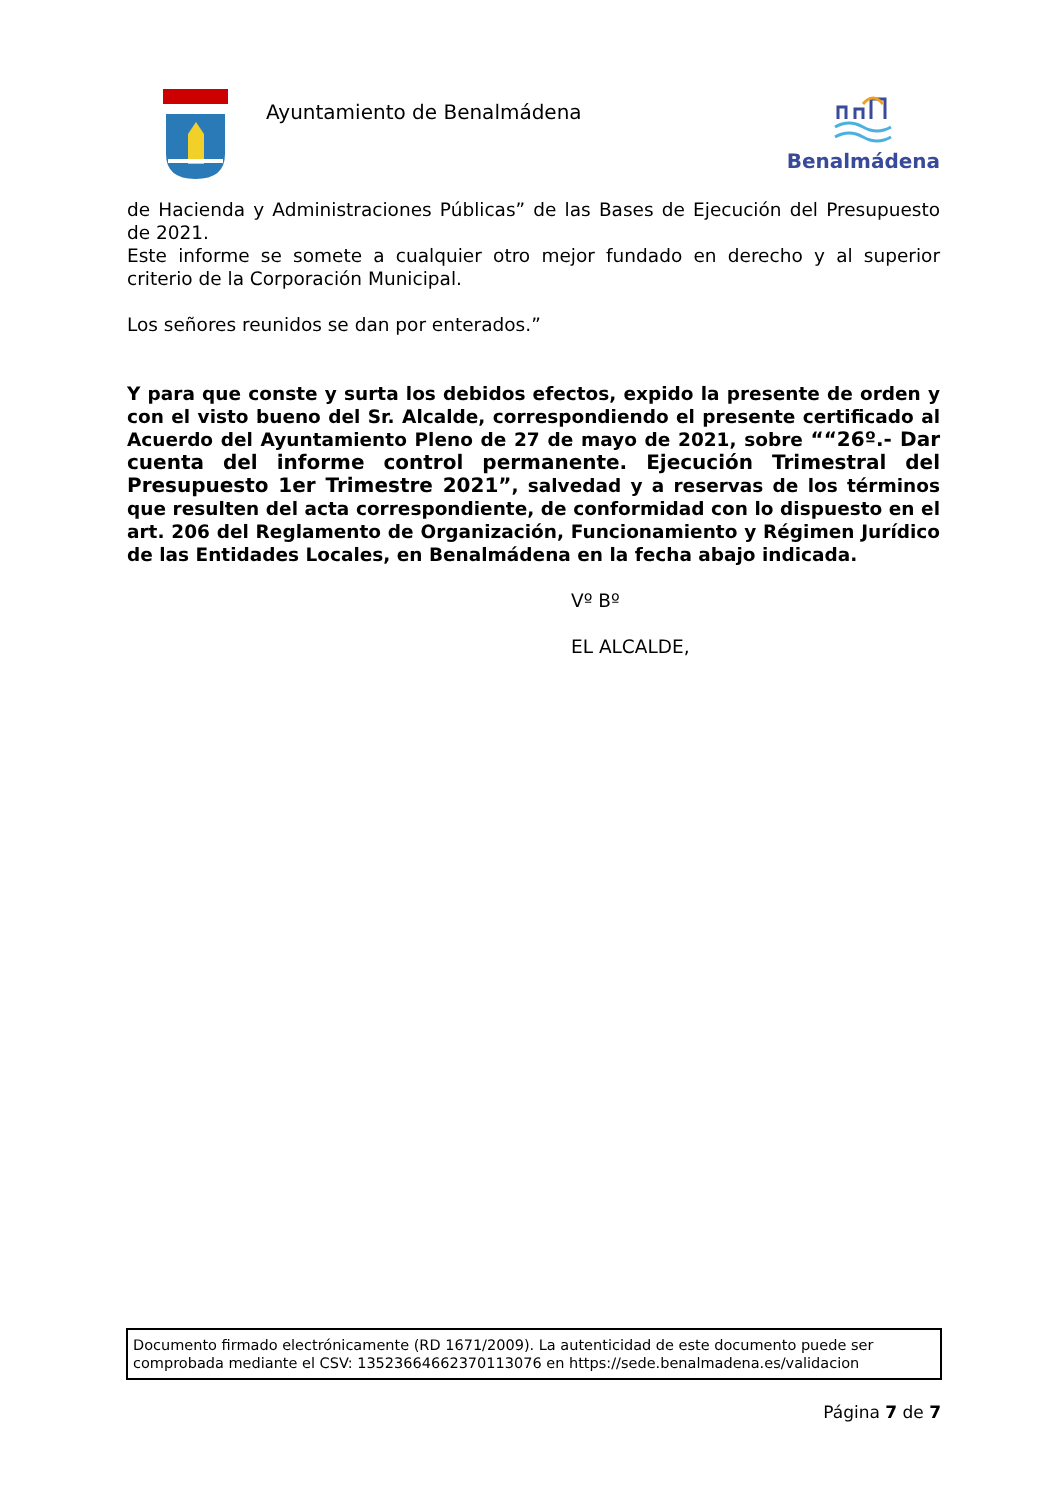Ayuntamiento de Benalmádena
Benalmádena
de Hacienda y Administraciones Públicas” de las Bases de Ejecución del Presupuesto de 2021.
Este informe se somete a cualquier otro mejor fundado en derecho y al superior criterio de la Corporación Municipal.
Los señores reunidos se dan por enterados.”
Y para que conste y surta los debidos efectos, expido la presente de orden y con el visto bueno del Sr. Alcalde, correspondiendo el presente certificado al Acuerdo del Ayuntamiento Pleno de 27 de mayo de 2021, sobre ““26º.- Dar cuenta del informe control permanente. Ejecución Trimestral del Presupuesto 1er Trimestre 2021”, salvedad y a reservas de los términos que resulten del acta correspondiente, de conformidad con lo dispuesto en el art. 206 del Reglamento de Organización, Funcionamiento y Régimen Jurídico de las Entidades Locales, en Benalmádena en la fecha abajo indicada.
Vº Bº
EL ALCALDE,
Documento firmado electrónicamente (RD 1671/2009). La autenticidad de este documento puede ser comprobada mediante el CSV: 13523664662370113076 en https://sede.benalmadena.es/validacion
Página 7 de 7